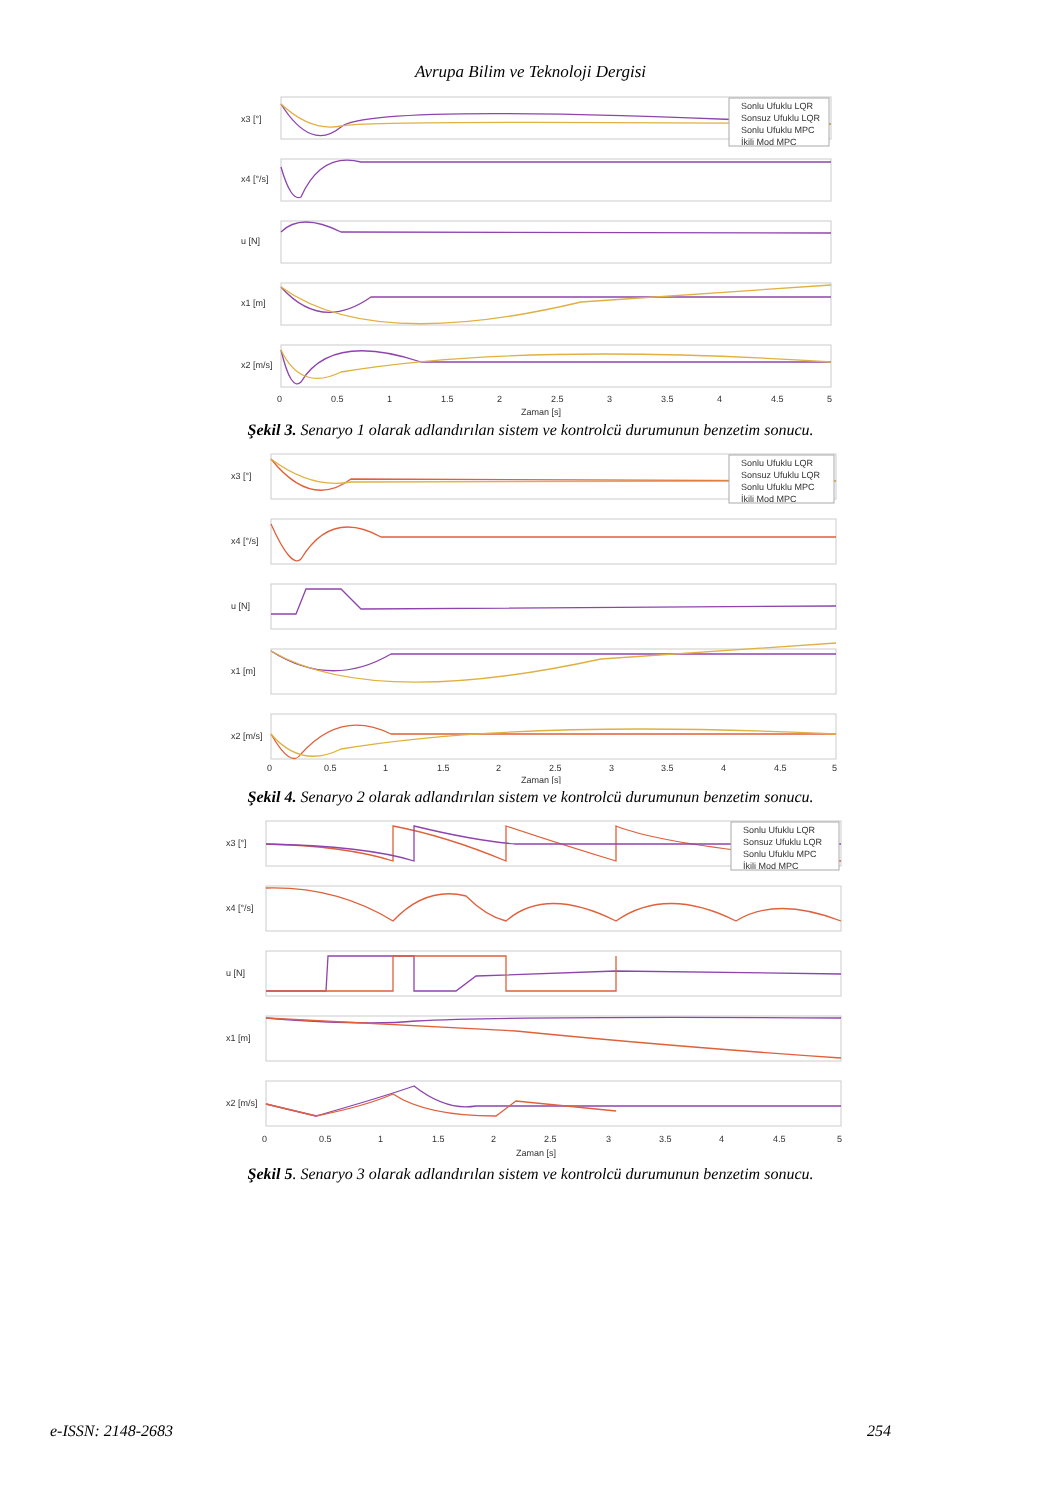Avrupa Bilim ve Teknoloji Dergisi
x3 [°]
x4 [°/s]
u [N]
x1 [m]
x2 [m/s]
0
0.5
1
1.5
2
2.5
3
3.5
4
4.5
5
Zaman [s]
Sonlu Ufuklu LQR
Sonsuz Ufuklu LQR
Sonlu Ufuklu MPC
İkili Mod MPC
Şekil 3. Senaryo 1 olarak adlandırılan sistem ve kontrolcü durumunun benzetim sonucu.
x3 [°]
x4 [°/s]
u [N]
x1 [m]
x2 [m/s]
0
0.5
1
1.5
2
2.5
3
3.5
4
4.5
5
Zaman [s]
Sonlu Ufuklu LQR
Sonsuz Ufuklu LQR
Sonlu Ufuklu MPC
İkili Mod MPC
Şekil 4. Senaryo 2 olarak adlandırılan sistem ve kontrolcü durumunun benzetim sonucu.
x3 [°]
x4 [°/s]
u [N]
x1 [m]
x2 [m/s]
0
0.5
1
1.5
2
2.5
3
3.5
4
4.5
5
Zaman [s]
Sonlu Ufuklu LQR
Sonsuz Ufuklu LQR
Sonlu Ufuklu MPC
İkili Mod MPC
Şekil 5. Senaryo 3 olarak adlandırılan sistem ve kontrolcü durumunun benzetim sonucu.
e-ISSN: 2148-2683 254